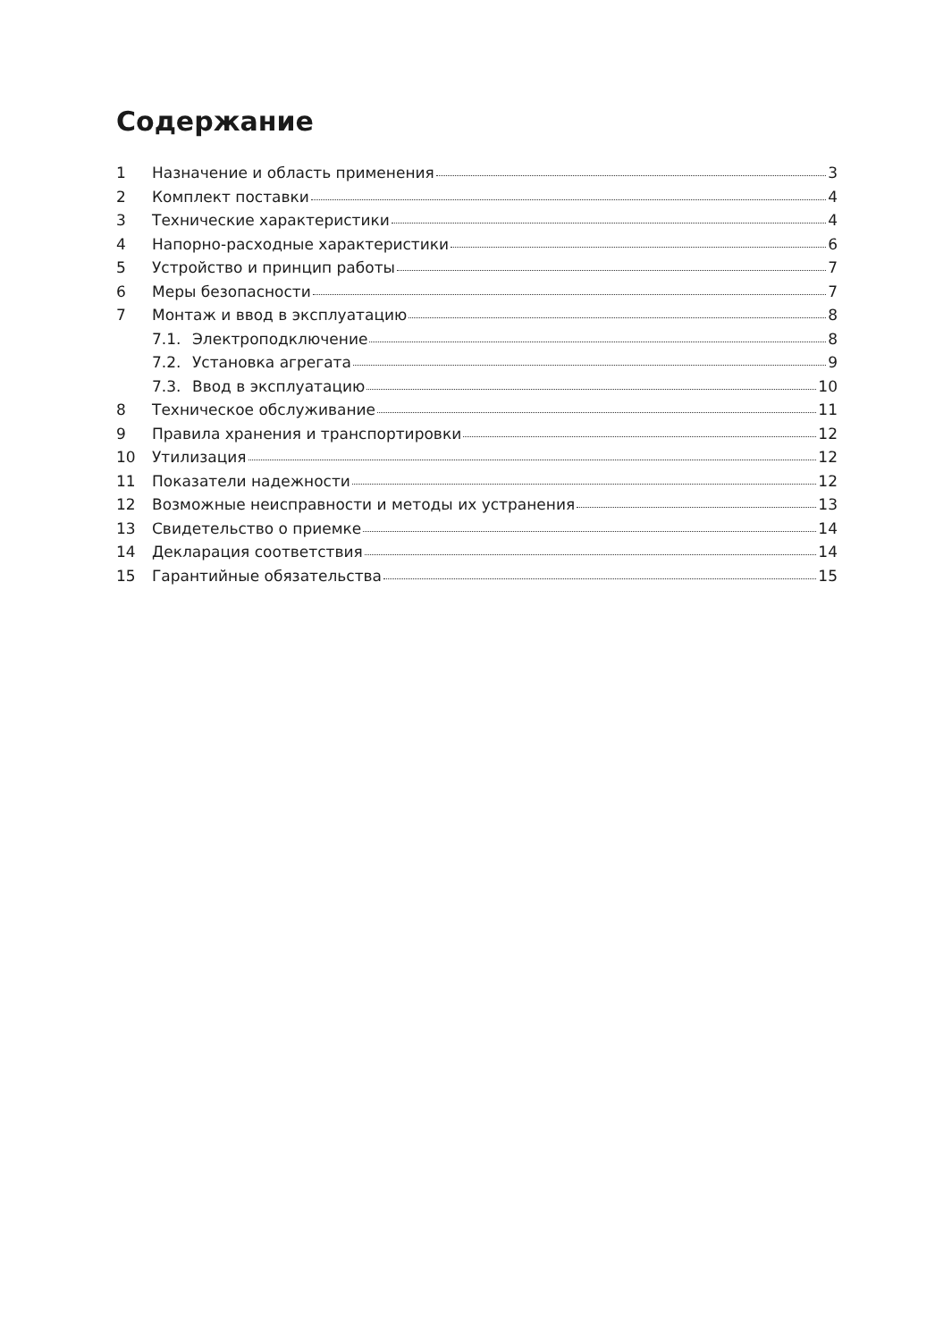Содержание
1 Назначение и область применения 3
2 Комплект поставки 4
3 Технические характеристики 4
4 Напорно-расходные характеристики 6
5 Устройство и принцип работы 7
6 Меры безопасности 7
7 Монтаж и ввод в эксплуатацию 8
7.1. Электроподключение 8
7.2. Установка агрегата 9
7.3. Ввод в эксплуатацию 10
8 Техническое обслуживание 11
9 Правила хранения и транспортировки 12
10 Утилизация 12
11 Показатели надежности 12
12 Возможные неисправности и методы их устранения 13
13 Свидетельство о приемке 14
14 Декларация соответствия 14
15 Гарантийные обязательства 15